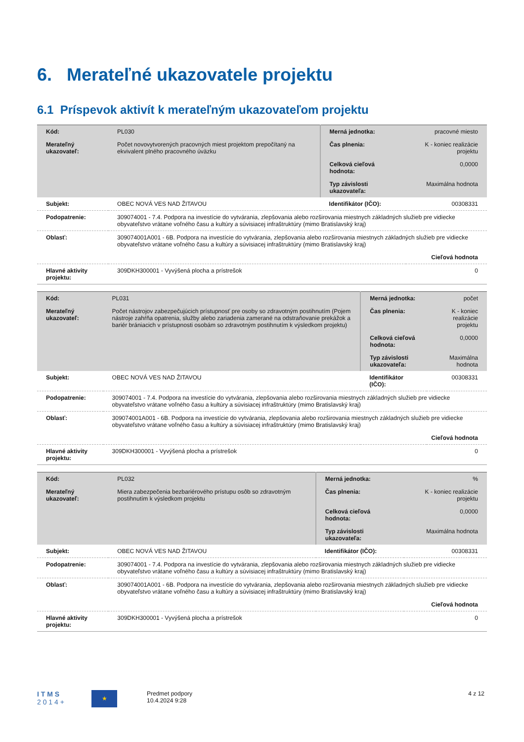6. Merateľné ukazovatele projektu
6.1 Príspevok aktivít k merateľným ukazovateľom projektu
| Kód: | PL030 | Merná jednotka: | pracovné miesto |
| Merateľný ukazovateľ: | Počet novovytvorených pracovných miest projektom prepočítaný na ekvivalent plného pracovného úväzku | Čas plnenia: | K - koniec realizácie projektu |
| | | Celková cieľová hodnota: | 0,0000 |
| | | Typ závislosti ukazovateľa: | Maximálna hodnota |
| Subjekt: | OBEC NOVÁ VES NAD ŽITAVOU | Identifikátor (IČO): | 00308331 |
| Podopatrenie: | 309074001 - 7.4. Podpora na investície do vytvárania, zlepšovania alebo rozširovania miestnych základných služieb pre vidiecke obyvateľstvo vrátane voľného času a kultúry a súvisiacej infraštruktúry (mimo Bratislavský kraj) | | |
| Oblasť: | 309074001A001 - 6B. Podpora na investície do vytvárania, zlepšovania alebo rozširovania miestnych základných služieb pre vidiecke obyvateľstvo vrátane voľného času a kultúry a súvisiacej infraštruktúry (mimo Bratislavský kraj) | | |
| | Cieľová hodnota | | |
| Hlavné aktivity projektu: | 309DKH300001 - Vyvýšená plocha a prístrešok | | 0 |
| Kód: | PL031 | Merná jednotka: | počet |
| Merateľný ukazovateľ: | Počet nástrojov zabezpečujúcich prístupnosť pre osoby so zdravotným postihnutím (Pojem nástroje zahŕňa opatrenia, služby alebo zariadenia zamerané na odstraňovanie prekážok a bariér brániacich v prístupnosti osobám so zdravotným postihnutím k výsledkom projektu) | Čas plnenia: | K - koniec realizácie projektu |
| | | Celková cieľová hodnota: | 0,0000 |
| | | Typ závislosti ukazovateľa: | Maximálna hodnota |
| Subjekt: | OBEC NOVÁ VES NAD ŽITAVOU | Identifikátor (IČO): | 00308331 |
| Podopatrenie: | 309074001 - 7.4. Podpora na investície do vytvárania, zlepšovania alebo rozširovania miestnych základných služieb pre vidiecke obyvateľstvo vrátane voľného času a kultúry a súvisiacej infraštruktúry (mimo Bratislavský kraj) | | |
| Oblasť: | 309074001A001 - 6B. Podpora na investície do vytvárania, zlepšovania alebo rozširovania miestnych základných služieb pre vidiecke obyvateľstvo vrátane voľného času a kultúry a súvisiacej infraštruktúry (mimo Bratislavský kraj) | | |
| | Cieľová hodnota | | |
| Hlavné aktivity projektu: | 309DKH300001 - Vyvýšená plocha a prístrešok | | 0 |
| Kód: | PL032 | Merná jednotka: | % |
| Merateľný ukazovateľ: | Miera zabezpečenia bezbariérového prístupu osôb so zdravotným postihnutím k výsledkom projektu | Čas plnenia: | K - koniec realizácie projektu |
| | | Celková cieľová hodnota: | 0,0000 |
| | | Typ závislosti ukazovateľa: | Maximálna hodnota |
| Subjekt: | OBEC NOVÁ VES NAD ŽITAVOU | Identifikátor (IČO): | 00308331 |
| Podopatrenie: | 309074001 - 7.4. Podpora na investície do vytvárania, zlepšovania alebo rozširovania miestnych základných služieb pre vidiecke obyvateľstvo vrátane voľného času a kultúry a súvisiacej infraštruktúry (mimo Bratislavský kraj) | | |
| Oblasť: | 309074001A001 - 6B. Podpora na investície do vytvárania, zlepšovania alebo rozširovania miestnych základných služieb pre vidiecke obyvateľstvo vrátane voľného času a kultúry a súvisiacej infraštruktúry (mimo Bratislavský kraj) | | |
| | Cieľová hodnota | | |
| Hlavné aktivity projektu: | 309DKH300001 - Vyvýšená plocha a prístrešok | | 0 |
I T M S
2 0 1 4 +
★
Predmet podpory
10.4.2024 9:28
4 z 12